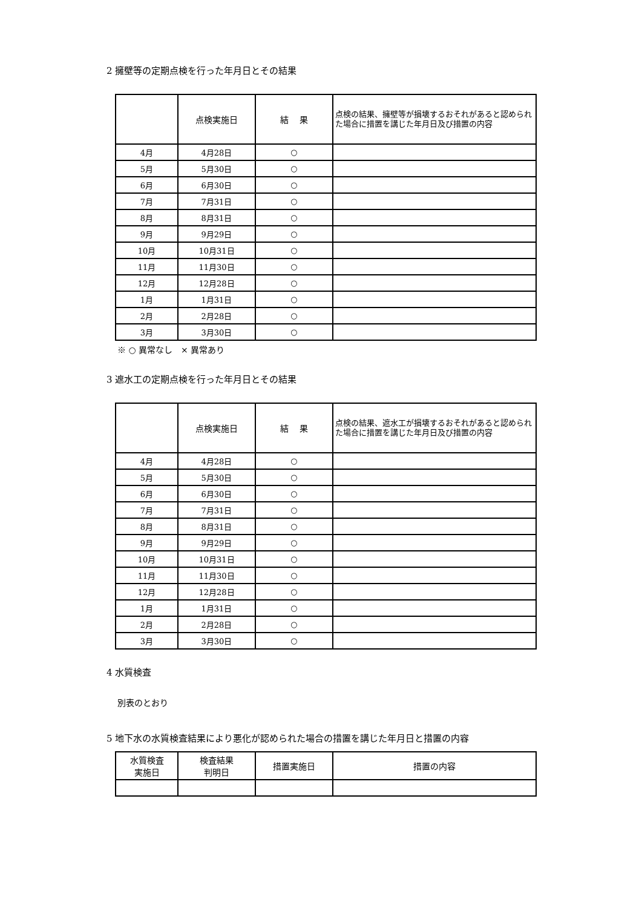2 擁壁等の定期点検を行った年月日とその結果
| | 点検実施日 | 結 果 | 点検の結果、擁壁等が損壊するおそれがあると認められた場合に措置を講じた年月日及び措置の内容 |
| --- | --- | --- | --- |
| 4月 | 4月28日 | ○ | |
| 5月 | 5月30日 | ○ | |
| 6月 | 6月30日 | ○ | |
| 7月 | 7月31日 | ○ | |
| 8月 | 8月31日 | ○ | |
| 9月 | 9月29日 | ○ | |
| 10月 | 10月31日 | ○ | |
| 11月 | 11月30日 | ○ | |
| 12月 | 12月28日 | ○ | |
| 1月 | 1月31日 | ○ | |
| 2月 | 2月28日 | ○ | |
| 3月 | 3月30日 | ○ | |
※ ○ 異常なし　× 異常あり
3 遮水工の定期点検を行った年月日とその結果
| | 点検実施日 | 結 果 | 点検の結果、遮水工が損壊するおそれがあると認められた場合に措置を講じた年月日及び措置の内容 |
| --- | --- | --- | --- |
| 4月 | 4月28日 | ○ | |
| 5月 | 5月30日 | ○ | |
| 6月 | 6月30日 | ○ | |
| 7月 | 7月31日 | ○ | |
| 8月 | 8月31日 | ○ | |
| 9月 | 9月29日 | ○ | |
| 10月 | 10月31日 | ○ | |
| 11月 | 11月30日 | ○ | |
| 12月 | 12月28日 | ○ | |
| 1月 | 1月31日 | ○ | |
| 2月 | 2月28日 | ○ | |
| 3月 | 3月30日 | ○ | |
4 水質検査
別表のとおり
5 地下水の水質検査結果により悪化が認められた場合の措置を講じた年月日と措置の内容
| 水質検査 実施日 | 検査結果 判明日 | 措置実施日 | 措置の内容 |
| --- | --- | --- | --- |